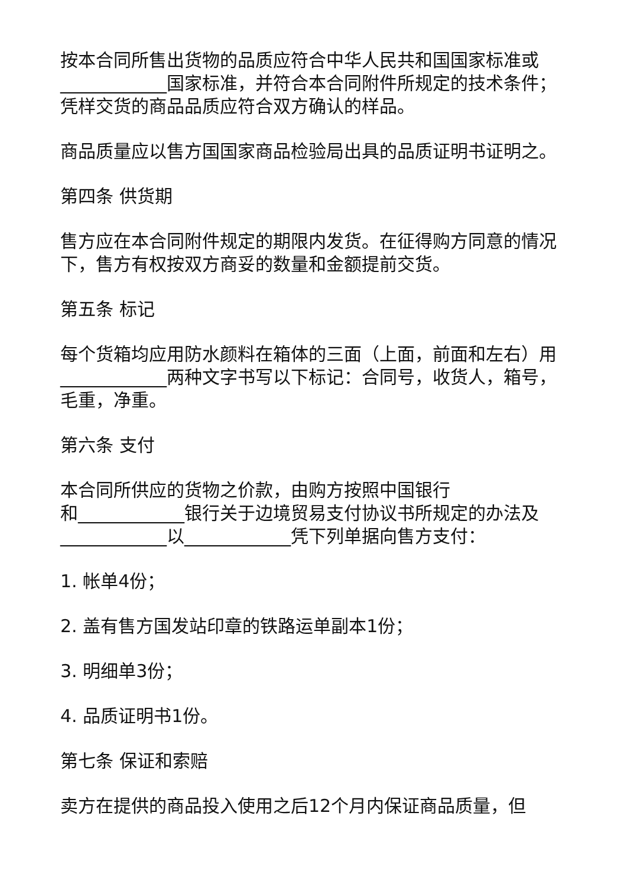按本合同所售出货物的品质应符合中华人民共和国国家标准或____________国家标准，并符合本合同附件所规定的技术条件；凭样交货的商品品质应符合双方确认的样品。
商品质量应以售方国国家商品检验局出具的品质证明书证明之。
第四条 供货期
售方应在本合同附件规定的期限内发货。在征得购方同意的情况下，售方有权按双方商妥的数量和金额提前交货。
第五条 标记
每个货箱均应用防水颜料在箱体的三面（上面，前面和左右）用____________两种文字书写以下标记：合同号，收货人，箱号，毛重，净重。
第六条 支付
本合同所供应的货物之价款，由购方按照中国银行
和____________银行关于边境贸易支付协议书所规定的办法及____________以____________凭下列单据向售方支付：
1. 帐单4份；
2. 盖有售方国发站印章的铁路运单副本1份；
3. 明细单3份；
4. 品质证明书1份。
第七条 保证和索赔
卖方在提供的商品投入使用之后12个月内保证商品质量，但